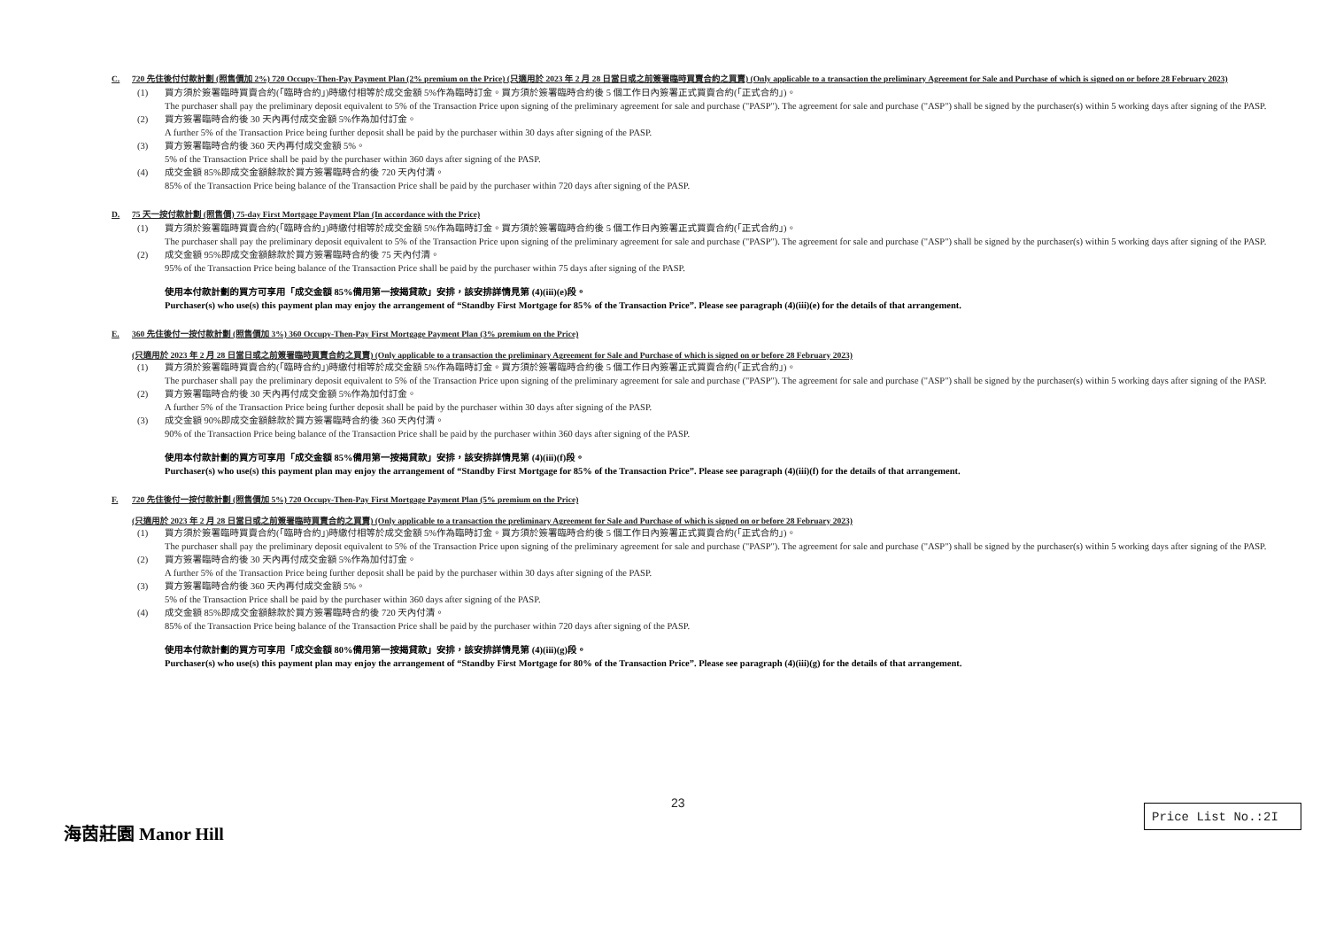C. 720 先住後付付款計劃 (照售價加 2%) 720 Occupy-Then-Pay Payment Plan (2% premium on the Price) (只適用於 2023 年 2 月 28 日當日或之前簽署臨時買賣合約之買賣) (Only applicable to a transaction the preliminary Agreement for Sale and Purchase of which is signed on or before 28 February 2023)
(1) 買方須於簽署臨時買賣合約(「臨時合約」)時繳付相等於成交金額 5%作為臨時訂金。買方須於簽署臨時合約後 5 個工作日內簽署正式買賣合約(「正式合約」)。
The purchaser shall pay the preliminary deposit equivalent to 5% of the Transaction Price upon signing of the preliminary agreement for sale and purchase ("PASP"). The agreement for sale and purchase ("ASP") shall be signed by the purchaser(s) within 5 working days after signing of the PASP.
(2) 買方簽署臨時合約後 30 天內再付成交金額 5%作為加付訂金。
A further 5% of the Transaction Price being further deposit shall be paid by the purchaser within 30 days after signing of the PASP.
(3) 買方簽署臨時合約後 360 天內再付成交金額 5%。
5% of the Transaction Price shall be paid by the purchaser within 360 days after signing of the PASP.
(4) 成交金額 85%即成交金額餘款於買方簽署臨時合約後 720 天內付清。
85% of the Transaction Price being balance of the Transaction Price shall be paid by the purchaser within 720 days after signing of the PASP.
D. 75 天一按付款計劃 (照售價) 75-day First Mortgage Payment Plan (In accordance with the Price)
(1) 買方須於簽署臨時買賣合約(「臨時合約」)時繳付相等於成交金額 5%作為臨時訂金。買方須於簽署臨時合約後 5 個工作日內簽署正式買賣合約(「正式合約」)。
The purchaser shall pay the preliminary deposit equivalent to 5% of the Transaction Price upon signing of the preliminary agreement for sale and purchase ("PASP"). The agreement for sale and purchase ("ASP") shall be signed by the purchaser(s) within 5 working days after signing of the PASP.
(2) 成交金額 95%即成交金額餘款於買方簽署臨時合約後 75 天內付清。
95% of the Transaction Price being balance of the Transaction Price shall be paid by the purchaser within 75 days after signing of the PASP.
使用本付款計劃的買方可享用「成交金額 85%備用第一按揭貸款」安排，該安排詳情見第 (4)(iii)(e)段。
Purchaser(s) who use(s) this payment plan may enjoy the arrangement of “Standby First Mortgage for 85% of the Transaction Price”. Please see paragraph (4)(iii)(e) for the details of that arrangement.
E. 360 先住後付一按付款計劃 (照售價加 3%) 360 Occupy-Then-Pay First Mortgage Payment Plan (3% premium on the Price)
(只適用於 2023 年 2 月 28 日當日或之前簽署臨時買賣合約之買賣) (Only applicable to a transaction the preliminary Agreement for Sale and Purchase of which is signed on or before 28 February 2023)
(1) 買方須於簽署臨時買賣合約(「臨時合約」)時繳付相等於成交金額 5%作為臨時訂金。買方須於簽署臨時合約後 5 個工作日內簽署正式買賣合約(「正式合約」)。
The purchaser shall pay the preliminary deposit equivalent to 5% of the Transaction Price upon signing of the preliminary agreement for sale and purchase ("PASP"). The agreement for sale and purchase ("ASP") shall be signed by the purchaser(s) within 5 working days after signing of the PASP.
(2) 買方簽署臨時合約後 30 天內再付成交金額 5%作為加付訂金。
A further 5% of the Transaction Price being further deposit shall be paid by the purchaser within 30 days after signing of the PASP.
(3) 成交金額 90%即成交金額餘款於買方簽署臨時合約後 360 天內付清。
90% of the Transaction Price being balance of the Transaction Price shall be paid by the purchaser within 360 days after signing of the PASP.
使用本付款計劃的買方可享用「成交金額 85%備用第一按揭貸款」安排，該安排詳情見第 (4)(iii)(f)段。
Purchaser(s) who use(s) this payment plan may enjoy the arrangement of “Standby First Mortgage for 85% of the Transaction Price”. Please see paragraph (4)(iii)(f) for the details of that arrangement.
F. 720 先住後付一按付款計劃 (照售價加 5%) 720 Occupy-Then-Pay First Mortgage Payment Plan (5% premium on the Price)
(只適用於 2023 年 2 月 28 日當日或之前簽署臨時買賣合約之買賣) (Only applicable to a transaction the preliminary Agreement for Sale and Purchase of which is signed on or before 28 February 2023)
(1) 買方須於簽署臨時買賣合約(「臨時合約」)時繳付相等於成交金額 5%作為臨時訂金。買方須於簽署臨時合約後 5 個工作日內簽署正式買賣合約(「正式合約」)。
The purchaser shall pay the preliminary deposit equivalent to 5% of the Transaction Price upon signing of the preliminary agreement for sale and purchase ("PASP"). The agreement for sale and purchase ("ASP") shall be signed by the purchaser(s) within 5 working days after signing of the PASP.
(2) 買方簽署臨時合約後 30 天內再付成交金額 5%作為加付訂金。
A further 5% of the Transaction Price being further deposit shall be paid by the purchaser within 30 days after signing of the PASP.
(3) 買方簽署臨時合約後 360 天內再付成交金額 5%。
5% of the Transaction Price shall be paid by the purchaser within 360 days after signing of the PASP.
(4) 成交金額 85%即成交金額餘款於買方簽署臨時合約後 720 天內付清。
85% of the Transaction Price being balance of the Transaction Price shall be paid by the purchaser within 720 days after signing of the PASP.
使用本付款計劃的買方可享用「成交金額 80%備用第一按揭貸款」安排，該安排詳情見第 (4)(iii)(g)段。
Purchaser(s) who use(s) this payment plan may enjoy the arrangement of “Standby First Mortgage for 80% of the Transaction Price”. Please see paragraph (4)(iii)(g) for the details of that arrangement.
23 Price List No.:2I
海茵莊園 Manor Hill